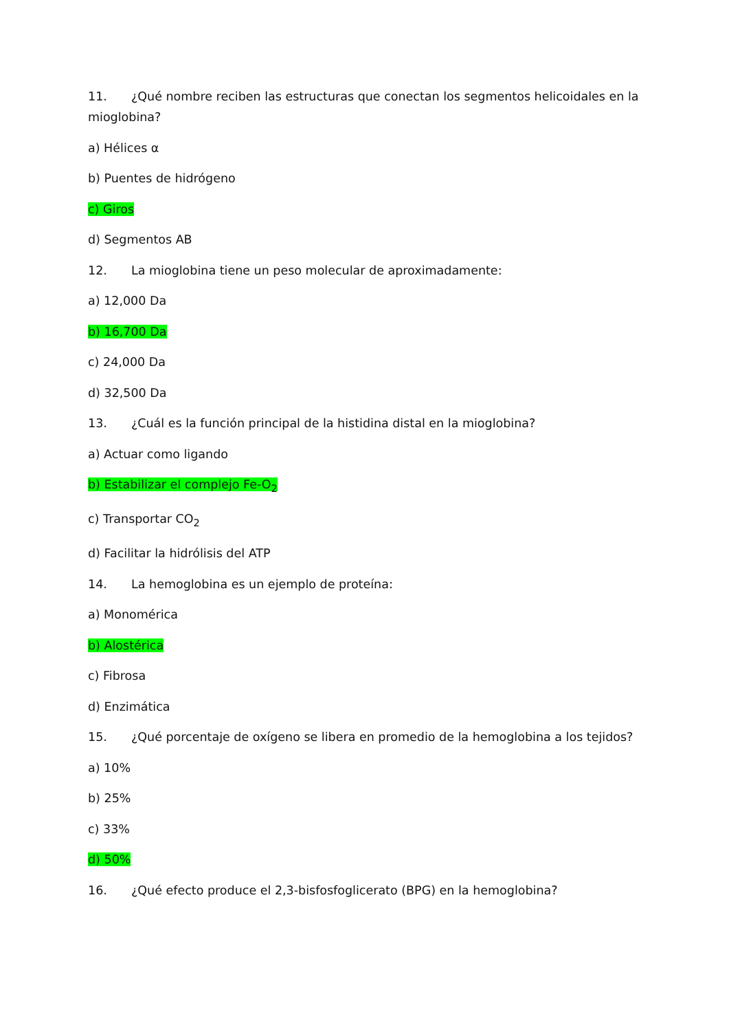11. ¿Qué nombre reciben las estructuras que conectan los segmentos helicoidales en la mioglobina?
a) Hélices α
b) Puentes de hidrógeno
c) Giros
d) Segmentos AB
12. La mioglobina tiene un peso molecular de aproximadamente:
a) 12,000 Da
b) 16,700 Da
c) 24,000 Da
d) 32,500 Da
13. ¿Cuál es la función principal de la histidina distal en la mioglobina?
a) Actuar como ligando
b) Estabilizar el complejo Fe-O<sub>2</sub>
c) Transportar CO<sub>2</sub>
d) Facilitar la hidrólisis del ATP
14. La hemoglobina es un ejemplo de proteína:
a) Monomérica
b) Alostérica
c) Fibrosa
d) Enzimática
15. ¿Qué porcentaje de oxígeno se libera en promedio de la hemoglobina a los tejidos?
a) 10%
b) 25%
c) 33%
d) 50%
16. ¿Qué efecto produce el 2,3-bisfosfoglicerato (BPG) en la hemoglobina?